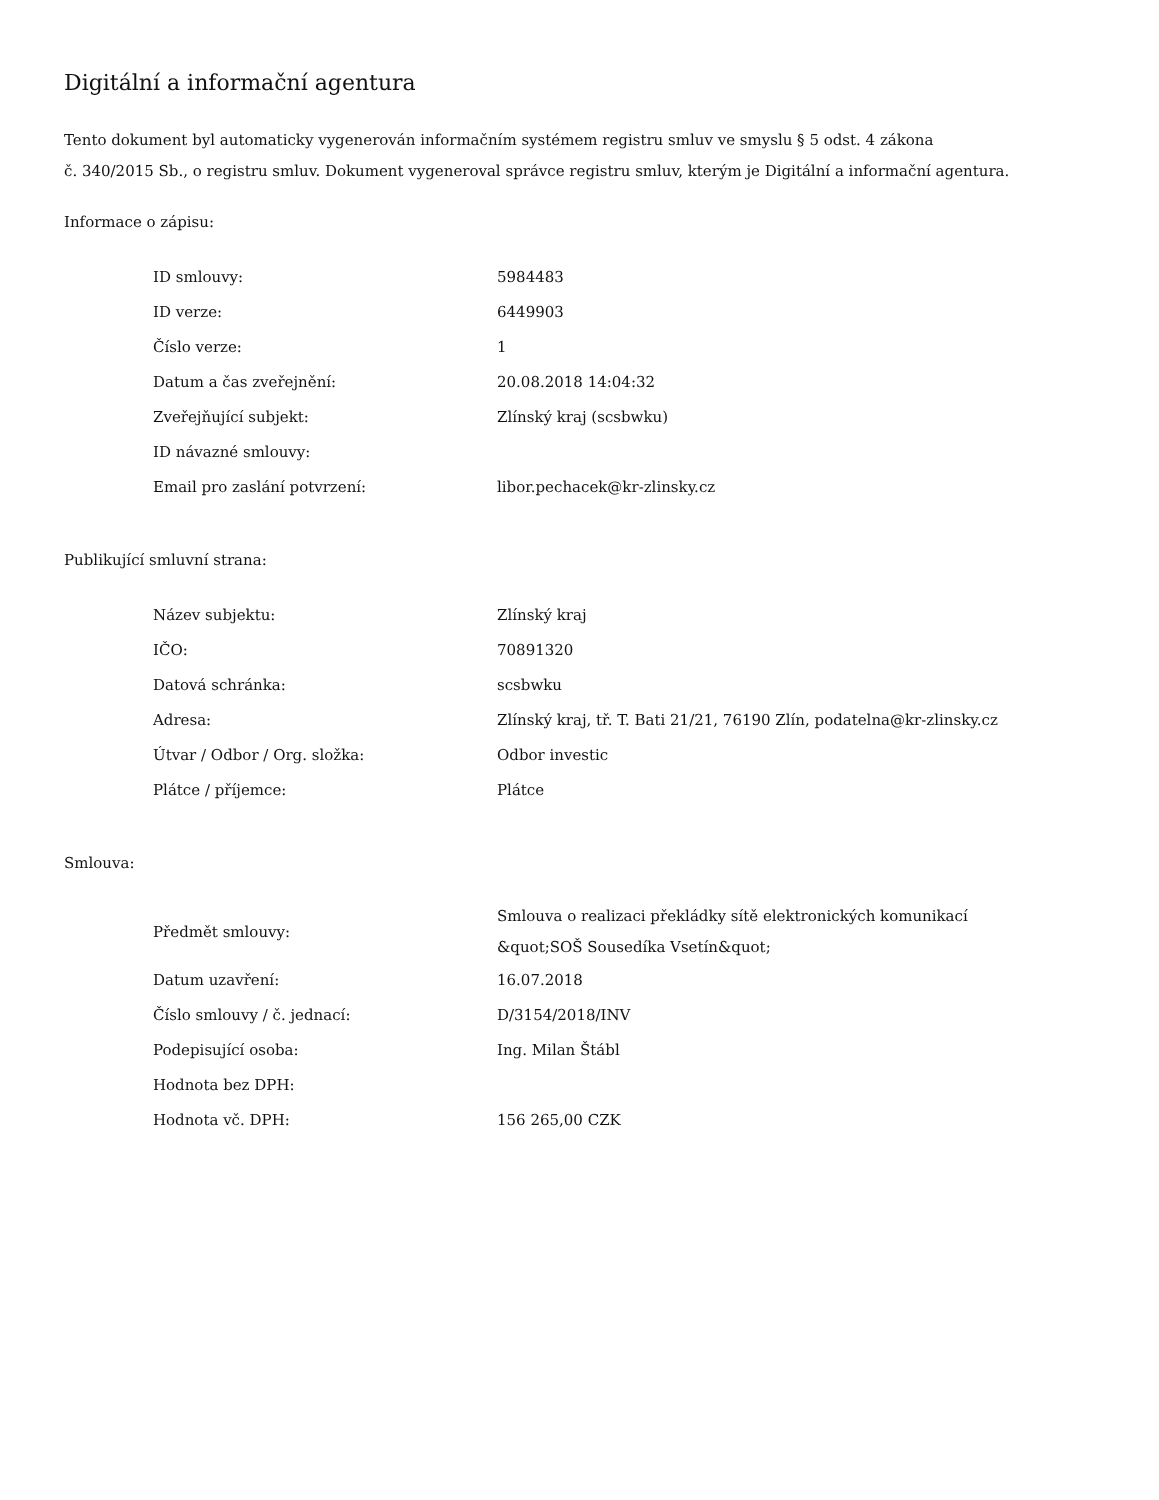Digitální a informační agentura
Tento dokument byl automaticky vygenerován informačním systémem registru smluv ve smyslu § 5 odst. 4 zákona
č. 340/2015 Sb., o registru smluv. Dokument vygeneroval správce registru smluv, kterým je Digitální a informační agentura.
Informace o zápisu:
| ID smlouvy: | 5984483 |
| ID verze: | 6449903 |
| Číslo verze: | 1 |
| Datum a čas zveřejnění: | 20.08.2018 14:04:32 |
| Zveřejňující subjekt: | Zlínský kraj (scsbwku) |
| ID návazné smlouvy: | |
| Email pro zaslání potvrzení: | libor.pechacek@kr-zlinsky.cz |
Publikující smluvní strana:
| Název subjektu: | Zlínský kraj |
| IČO: | 70891320 |
| Datová schránka: | scsbwku |
| Adresa: | Zlínský kraj, tř. T. Bati 21/21, 76190 Zlín, podatelna@kr-zlinsky.cz |
| Útvar / Odbor / Org. složka: | Odbor investic |
| Plátce / příjemce: | Plátce |
Smlouva:
| Předmět smlouvy: | Smlouva o realizaci překládky sítě elektronických komunikací &quot;SOŠ Sousedíka Vsetín&quot; |
| Datum uzavření: | 16.07.2018 |
| Číslo smlouvy / č. jednací: | D/3154/2018/INV |
| Podepisující osoba: | Ing. Milan Štábl |
| Hodnota bez DPH: | |
| Hodnota vč. DPH: | 156 265,00 CZK |